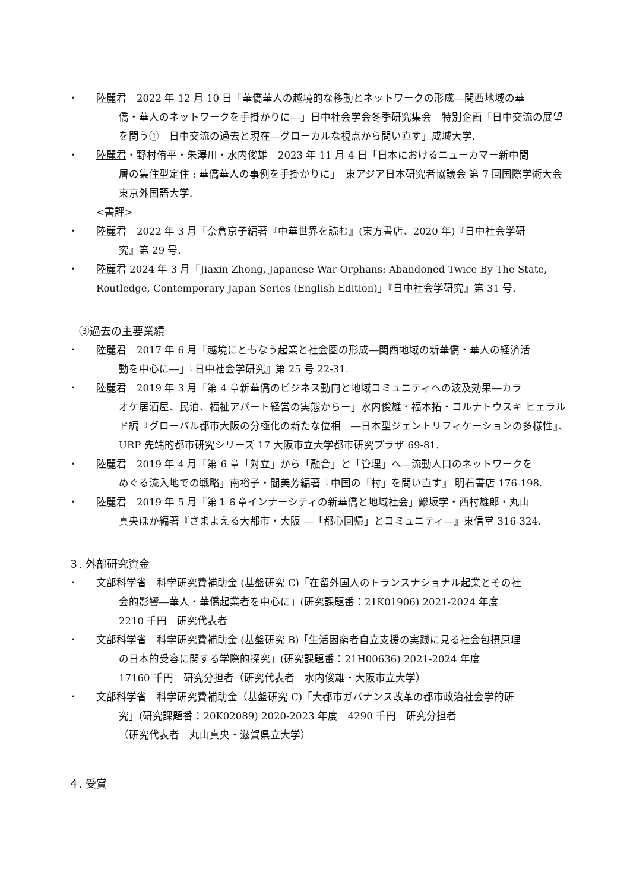・ 陸麗君　2022 年 12 月 10 日「華僑華人の越境的な移動とネットワークの形成―関西地域の華
僑・華人のネットワークを手掛かりに―」日中社会学会冬季研究集会　特別企画「日中交流の展望を問う①　日中交流の過去と現在―グローカルな視点から問い直す」成城大学.
・ 陸麗君・野村侑平・朱澤川・水内俊雄　2023 年 11 月 4 日「日本におけるニューカマー新中間
層の集住型定住 : 華僑華人の事例を手掛かりに」　東アジア日本研究者協議会 第 7 回国際学術大会　東京外国語大学.
<書評>
・ 陸麗君　2022 年 3 月「奈倉京子編著『中華世界を読む』(東方書店、2020 年)『日中社会学研
究』第 29 号.
・ 陸麗君 2024 年 3 月「Jiaxin Zhong, Japanese War Orphans: Abandoned Twice By The State, Routledge, Contemporary Japan Series (English Edition)」『日中社会学研究』第 31 号.
③過去の主要業績
・ 陸麗君　2017 年 6 月「越境にともなう起業と社会圏の形成―関西地域の新華僑・華人の経済活
動を中心に―」『日中社会学研究』第 25 号 22-31.
・ 陸麗君　2019 年 3 月「第 4 章新華僑のビジネス動向と地域コミュニティへの波及効果―カラ
オケ居酒屋、民泊、福祉アパート経営の実態からー」水内俊雄・福本拓・コルナトウスキ ヒェラルド編『グローバル都市大阪の分極化の新たな位相　―日本型ジェントリフィケーションの多様性』、URP 先端的都市研究シリーズ 17 大阪市立大学都市研究プラザ 69-81.
・ 陸麗君　2019 年 4 月「第 6 章「対立」から「融合」と「管理」へ―流動人口のネットワークを
めぐる流入地での戦略」南裕子・閻美芳編著『中国の「村」を問い直す』 明石書店 176-198.
・ 陸麗君　2019 年 5 月「第１６章インナーシティの新華僑と地域社会」鰺坂学・西村雄郎・丸山
真央ほか編著『さまよえる大都市・大阪 ―「都心回帰」とコミュニティ―』東信堂 316-324.
３. 外部研究資金
・ 文部科学省　科学研究費補助金 (基盤研究 C)「在留外国人のトランスナショナル起業とその社
会的影響―華人・華僑起業者を中心に」(研究課題番：21K01906) 2021-2024 年度
2210 千円　研究代表者
・ 文部科学省　科学研究費補助金 (基盤研究 B)「生活困窮者自立支援の実践に見る社会包摂原理
の日本的受容に関する学際的探究」(研究課題番：21H00636) 2021-2024 年度
17160 千円　研究分担者（研究代表者　水内俊雄・大阪市立大学）
・ 文部科学省　科学研究費補助金（基盤研究 C)「大都市ガバナンス改革の都市政治社会学的研
究」(研究課題番：20K02089) 2020-2023 年度　4290 千円　研究分担者
（研究代表者　丸山真央・滋賀県立大学）
４. 受賞